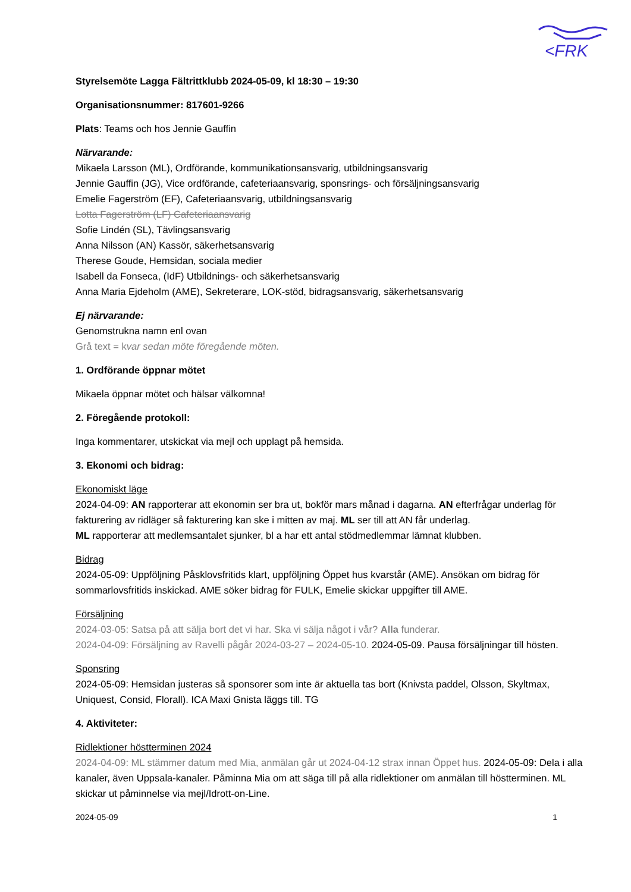<FRK
Styrelsemöte Lagga Fältrittklubb 2024-05-09, kl 18:30 – 19:30
Organisationsnummer: 817601-9266
Plats: Teams och hos Jennie Gauffin
Närvarande:
Mikaela Larsson (ML), Ordförande, kommunikationsansvarig, utbildningsansvarig
Jennie Gauffin (JG), Vice ordförande, cafeteriaansvarig, sponsrings- och försäljningsansvarig
Emelie Fagerström (EF), Cafeteriaansvarig, utbildningsansvarig
Lotta Fagerström (LF) Cafeteriaansvarig
Sofie Lindén (SL), Tävlingsansvarig
Anna Nilsson (AN) Kassör, säkerhetsansvarig
Therese Goude, Hemsidan, sociala medier
Isabell da Fonseca, (IdF) Utbildnings- och säkerhetsansvarig
Anna Maria Ejdeholm (AME), Sekreterare, LOK-stöd, bidragsansvarig, säkerhetsansvarig
Ej närvarande:
Genomstrukna namn enl ovan
Grå text = kvar sedan möte föregående möten.
1. Ordförande öppnar mötet
Mikaela öppnar mötet och hälsar välkomna!
2. Föregående protokoll:
Inga kommentarer, utskickat via mejl och upplagt på hemsida.
3. Ekonomi och bidrag:
Ekonomiskt läge
2024-04-09: AN rapporterar att ekonomin ser bra ut, bokför mars månad i dagarna. AN efterfrågar underlag för fakturering av ridläger så fakturering kan ske i mitten av maj. ML ser till att AN får underlag.
ML rapporterar att medlemsantalet sjunker, bl a har ett antal stödmedlemmar lämnat klubben.
Bidrag
2024-05-09: Uppföljning Påsklovsfritids klart, uppföljning Öppet hus kvarstår (AME). Ansökan om bidrag för sommarlovsfritids inskickad. AME söker bidrag för FULK, Emelie skickar uppgifter till AME.
Försäljning
2024-03-05: Satsa på att sälja bort det vi har. Ska vi sälja något i vår? Alla funderar.
2024-04-09: Försäljning av Ravelli pågår 2024-03-27 – 2024-05-10. 2024-05-09. Pausa försäljningar till hösten.
Sponsring
2024-05-09: Hemsidan justeras så sponsorer som inte är aktuella tas bort (Knivsta paddel, Olsson, Skyltmax, Uniquest, Consid, Florall). ICA Maxi Gnista läggs till. TG
4. Aktiviteter:
Ridlektioner höstterminen 2024
2024-04-09: ML stämmer datum med Mia, anmälan går ut 2024-04-12 strax innan Öppet hus. 2024-05-09: Dela i alla kanaler, även Uppsala-kanaler. Påminna Mia om att säga till på alla ridlektioner om anmälan till höstterminen. ML skickar ut påminnelse via mejl/Idrott-on-Line.
2024-05-09 1